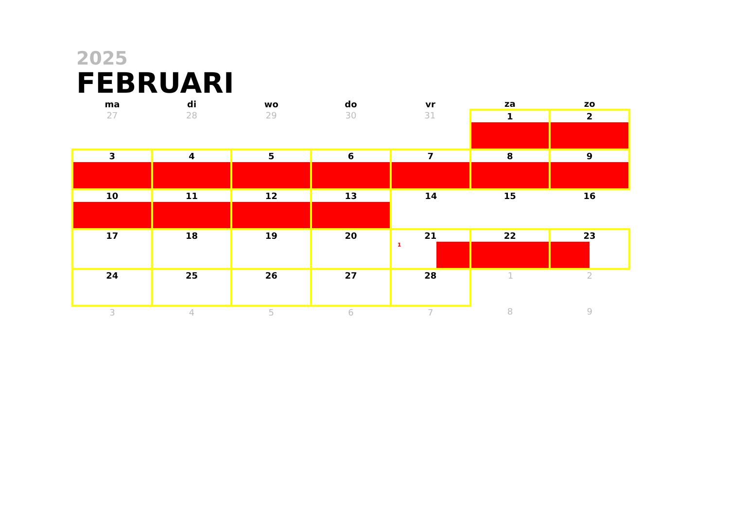2025
FEBRUARI
| ma | di | wo | do | vr | za | zo |
| --- | --- | --- | --- | --- | --- | --- |
| 27 | 28 | 29 | 30 | 31 | 1 | 2 |
| 3 | 4 | 5 | 6 | 7 | 8 | 9 |
| 10 | 11 | 12 | 13 | 14 | 15 | 16 |
| 17 | 18 | 19 | 20 | 21 1 | 22 | 23 |
| 24 | 25 | 26 | 27 | 28 | 1 | 2 |
| 3 | 4 | 5 | 6 | 7 | 8 | 9 |